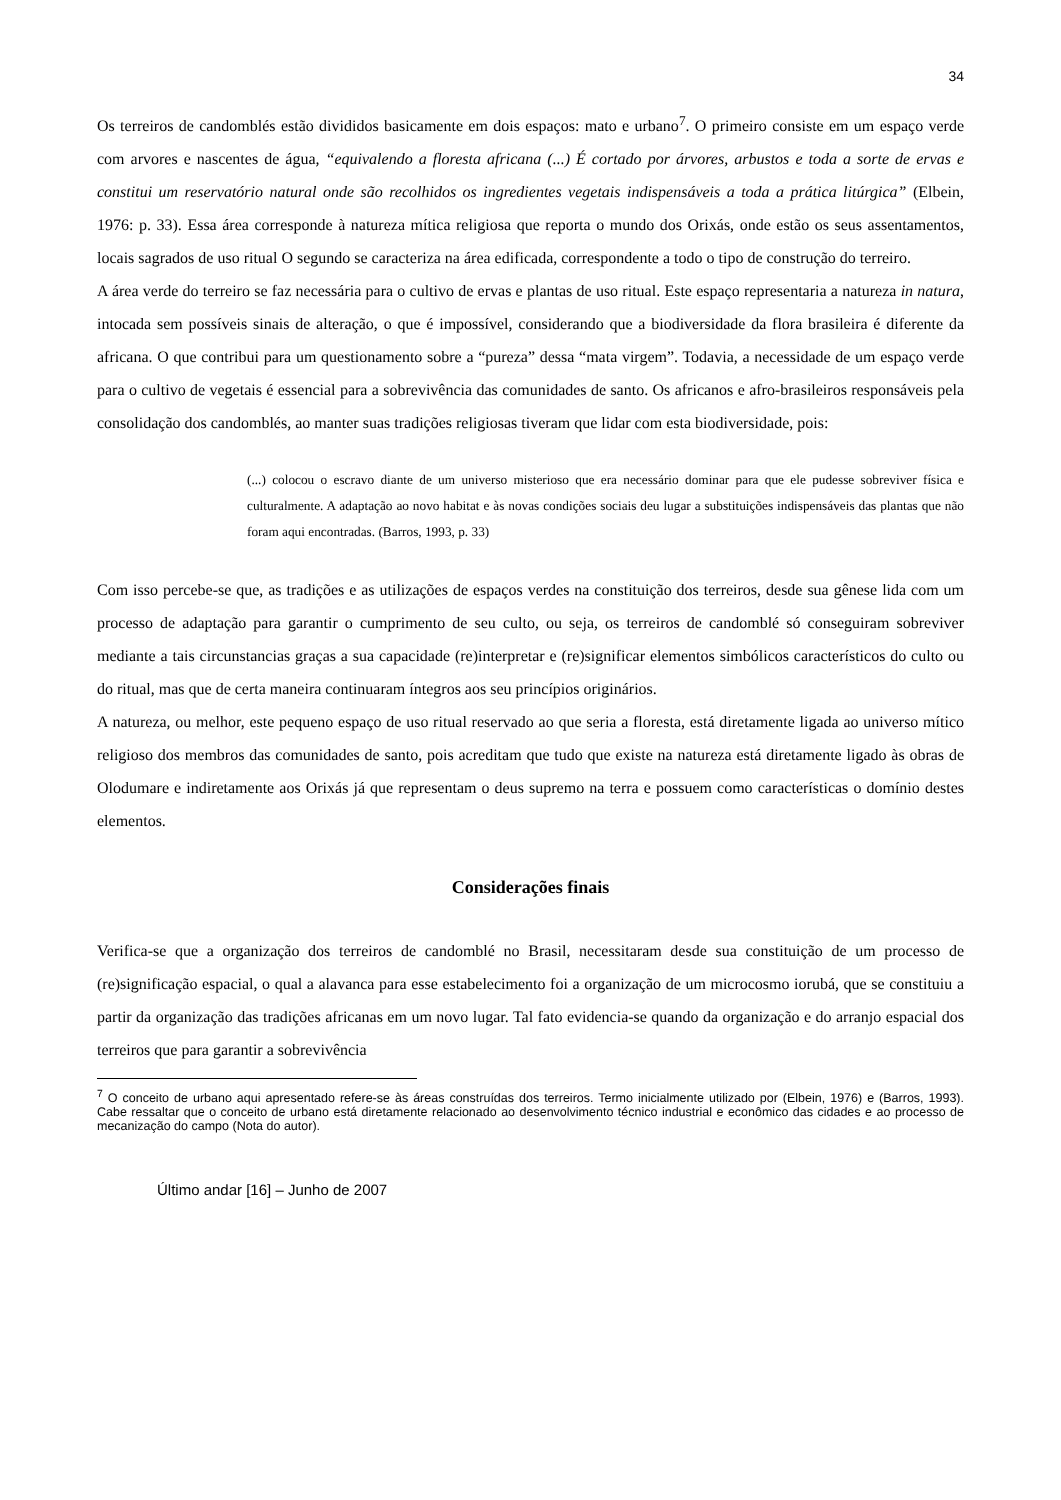34
Os terreiros de candomblés estão divididos basicamente em dois espaços: mato e urbano<sup>7</sup>. O primeiro consiste em um espaço verde com arvores e nascentes de água, “equivalendo a floresta africana (...) É cortado por árvores, arbustos e toda a sorte de ervas e constitui um reservatório natural onde são recolhidos os ingredientes vegetais indispensáveis a toda a prática litúrgica” (Elbein, 1976: p. 33). Essa área corresponde à natureza mítica religiosa que reporta o mundo dos Orixás, onde estão os seus assentamentos, locais sagrados de uso ritual O segundo se caracteriza na área edificada, correspondente a todo o tipo de construção do terreiro.
A área verde do terreiro se faz necessária para o cultivo de ervas e plantas de uso ritual. Este espaço representaria a natureza in natura, intocada sem possíveis sinais de alteração, o que é impossível, considerando que a biodiversidade da flora brasileira é diferente da africana. O que contribui para um questionamento sobre a “pureza” dessa “mata virgem”. Todavia, a necessidade de um espaço verde para o cultivo de vegetais é essencial para a sobrevivência das comunidades de santo. Os africanos e afro-brasileiros responsáveis pela consolidação dos candomblés, ao manter suas tradições religiosas tiveram que lidar com esta biodiversidade, pois:
(...) colocou o escravo diante de um universo misterioso que era necessário dominar para que ele pudesse sobreviver física e culturalmente. A adaptação ao novo habitat e às novas condições sociais deu lugar a substituições indispensáveis das plantas que não foram aqui encontradas. (Barros, 1993, p. 33)
Com isso percebe-se que, as tradições e as utilizações de espaços verdes na constituição dos terreiros, desde sua gênese lida com um processo de adaptação para garantir o cumprimento de seu culto, ou seja, os terreiros de candomblé só conseguiram sobreviver mediante a tais circunstancias graças a sua capacidade (re)interpretar e (re)significar elementos simbólicos característicos do culto ou do ritual, mas que de certa maneira continuaram íntegros aos seu princípios originários.
A natureza, ou melhor, este pequeno espaço de uso ritual reservado ao que seria a floresta, está diretamente ligada ao universo mítico religioso dos membros das comunidades de santo, pois acreditam que tudo que existe na natureza está diretamente ligado às obras de Olodumare e indiretamente aos Orixás já que representam o deus supremo na terra e possuem como características o domínio destes elementos.
Considerações finais
Verifica-se que a organização dos terreiros de candomblé no Brasil, necessitaram desde sua constituição de um processo de (re)significação espacial, o qual a alavanca para esse estabelecimento foi a organização de um microcosmo iorubá, que se constituiu a partir da organização das tradições africanas em um novo lugar. Tal fato evidencia-se quando da organização e do arranjo espacial dos terreiros que para garantir a sobrevivência
<sup>7</sup> O conceito de urbano aqui apresentado refere-se às áreas construídas dos terreiros. Termo inicialmente utilizado por (Elbein, 1976) e (Barros, 1993). Cabe ressaltar que o conceito de urbano está diretamente relacionado ao desenvolvimento técnico industrial e econômico das cidades e ao processo de mecanização do campo (Nota do autor).
Último andar [16] – Junho de 2007